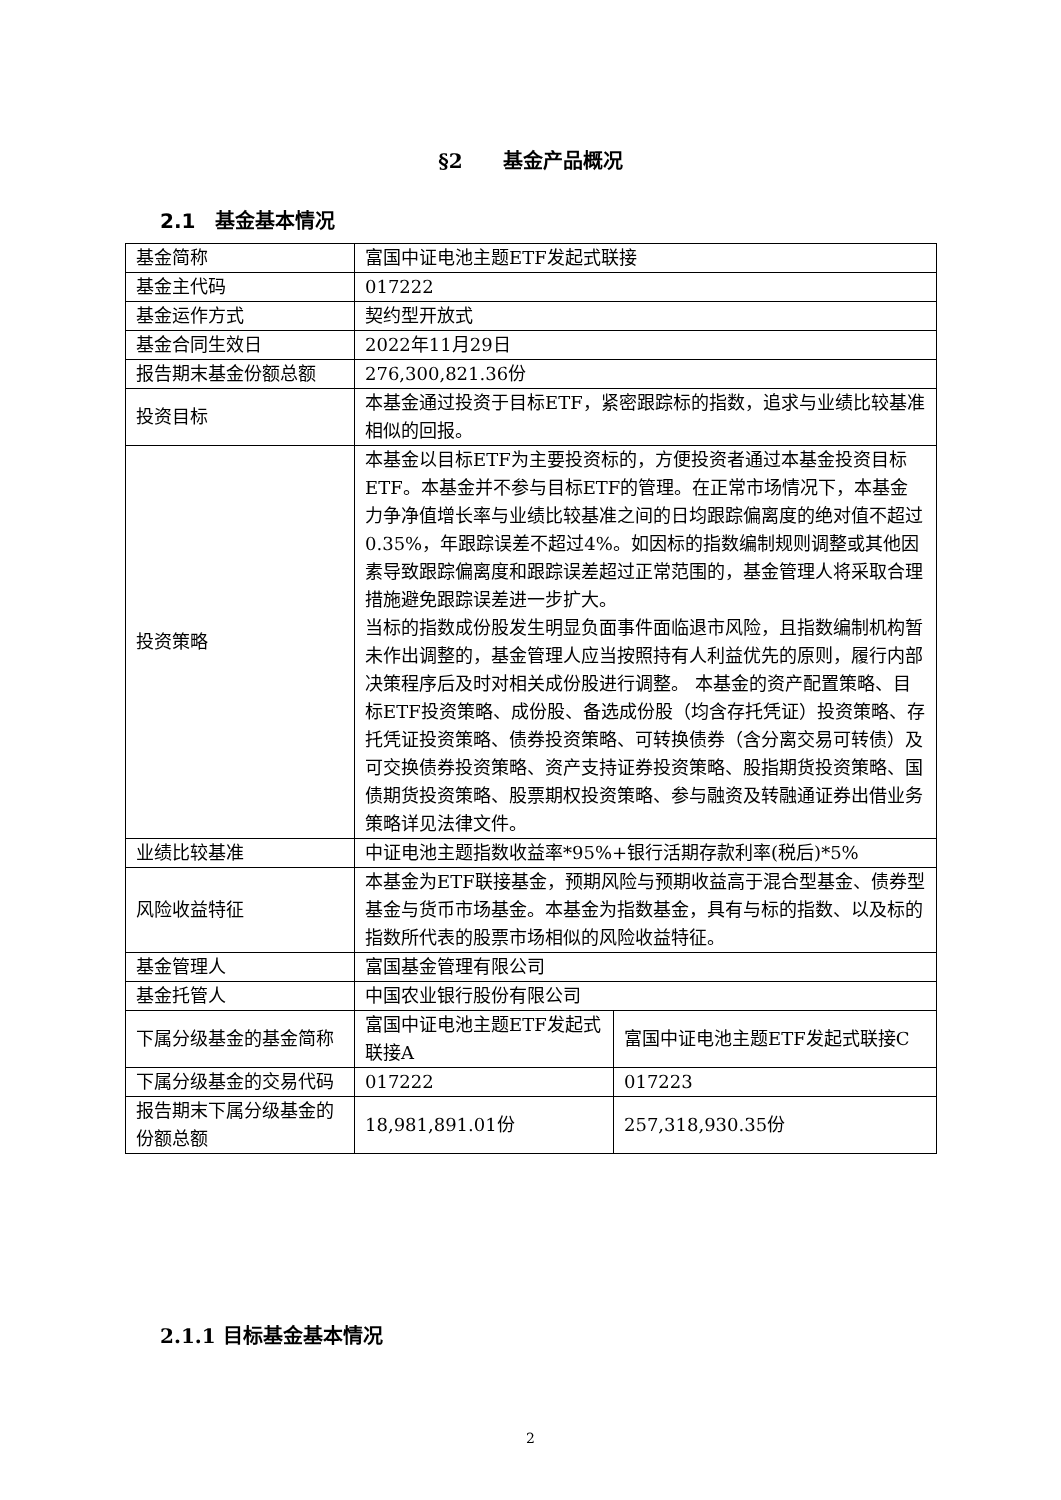§2　　基金产品概况
2.1　基金基本情况
| 基金简称 | 富国中证电池主题ETF发起式联接 | |
| 基金主代码 | 017222 | |
| 基金运作方式 | 契约型开放式 | |
| 基金合同生效日 | 2022年11月29日 | |
| 报告期末基金份额总额 | 276,300,821.36份 | |
| 投资目标 | 本基金通过投资于目标ETF，紧密跟踪标的指数，追求与业绩比较基准相似的回报。 | |
| 投资策略 | 本基金以目标ETF为主要投资标的，方便投资者通过本基金投资目标ETF。本基金并不参与目标ETF的管理。在正常市场情况下，本基金力争净值增长率与业绩比较基准之间的日均跟踪偏离度的绝对值不超过0.35%，年跟踪误差不超过4%。如因标的指数编制规则调整或其他因素导致跟踪偏离度和跟踪误差超过正常范围的，基金管理人将采取合理措施避免跟踪误差进一步扩大。 当标的指数成份股发生明显负面事件面临退市风险，且指数编制机构暂未作出调整的，基金管理人应当按照持有人利益优先的原则，履行内部决策程序后及时对相关成份股进行调整。 本基金的资产配置策略、目标ETF投资策略、成份股、备选成份股（均含存托凭证）投资策略、存托凭证投资策略、债券投资策略、可转换债券（含分离交易可转债）及可交换债券投资策略、资产支持证券投资策略、股指期货投资策略、国债期货投资策略、股票期权投资策略、参与融资及转融通证券出借业务策略详见法律文件。 | |
| 业绩比较基准 | 中证电池主题指数收益率*95%+银行活期存款利率(税后)*5% | |
| 风险收益特征 | 本基金为ETF联接基金，预期风险与预期收益高于混合型基金、债券型基金与货币市场基金。本基金为指数基金，具有与标的指数、以及标的指数所代表的股票市场相似的风险收益特征。 | |
| 基金管理人 | 富国基金管理有限公司 | |
| 基金托管人 | 中国农业银行股份有限公司 | |
| 下属分级基金的基金简称 | 富国中证电池主题ETF发起式联接A | 富国中证电池主题ETF发起式联接C |
| 下属分级基金的交易代码 | 017222 | 017223 |
| 报告期末下属分级基金的份额总额 | 18,981,891.01份 | 257,318,930.35份 |
2.1.1 目标基金基本情况
2